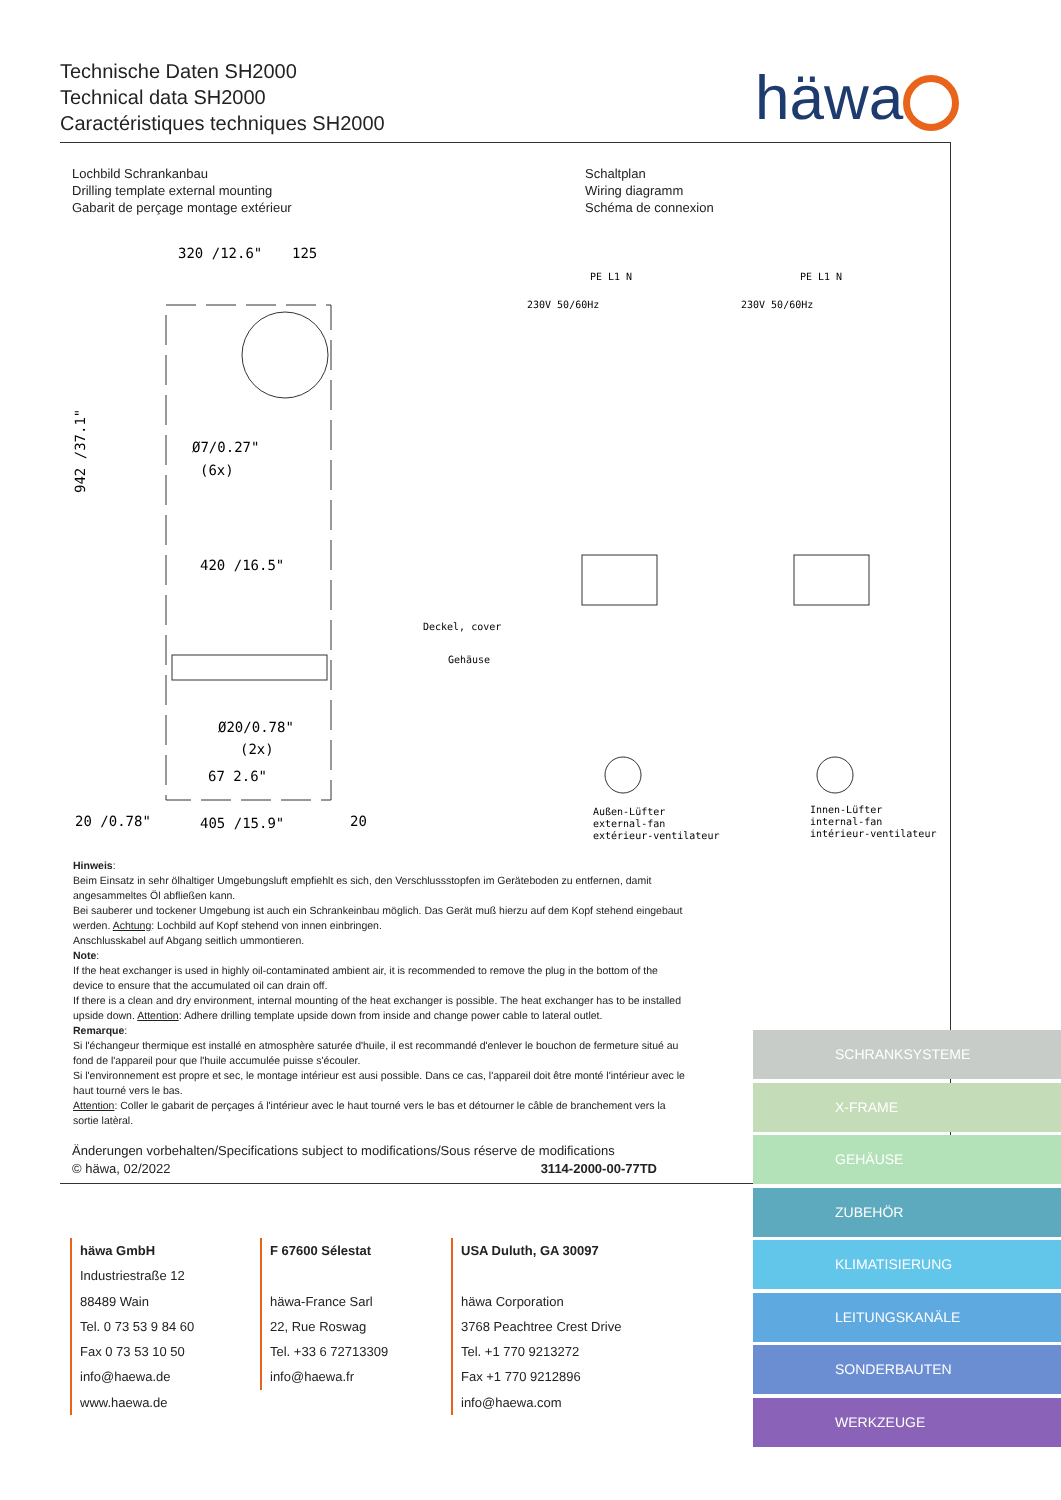Technische Daten SH2000
Technical data SH2000
Caractéristiques techniques SH2000
häwa
Lochbild Schrankanbau
Drilling template external mounting
Gabarit de perçage montage extérieur
Schaltplan
Wiring diagramm
Schéma de connexion
320 /12.6"
125
Ø7/0.27"
(6x)
420 /16.5"
Ø20/0.78"
(2x)
67 2.6"
20 /0.78"
405 /15.9"
20
942 /37.1"
PE L1 N
PE L1 N
230V 50/60Hz
230V 50/60Hz
Deckel, cover
Gehäuse
Außen-Lüfter
external-fan
extérieur-ventilateur
Innen-Lüfter
internal-fan
intérieur-ventilateur
Hinweis:
Beim Einsatz in sehr ölhaltiger Umgebungsluft empfiehlt es sich, den Verschlussstopfen im Geräteboden zu entfernen, damit angesammeltes Öl abfließen kann.
Bei sauberer und tockener Umgebung ist auch ein Schrankeinbau möglich. Das Gerät muß hierzu auf dem Kopf stehend eingebaut werden. Achtung: Lochbild auf Kopf stehend von innen einbringen.
Anschlusskabel auf Abgang seitlich ummontieren.
Note:
If the heat exchanger is used in highly oil-contaminated ambient air, it is recommended to remove the plug in the bottom of the device to ensure that the accumulated oil can drain off.
If there is a clean and dry environment, internal mounting of the heat exchanger is possible. The heat exchanger has to be installed upside down. Attention: Adhere drilling template upside down from inside and change power cable to lateral outlet.
Remarque:
Si l'échangeur thermique est installé en atmosphère saturée d'huile, il est recommandé d'enlever le bouchon de fermeture situé au fond de l'appareil pour que l'huile accumulée puisse s'écouler.
Si l'environnement est propre et sec, le montage intérieur est ausi possible. Dans ce cas, l'appareil doit être monté l'intérieur avec le haut tourné vers le bas.
Attention: Coller le gabarit de perçages á l'intérieur avec le haut tourné vers le bas et détourner le câble de branchement vers la sortie latèral.
Änderungen vorbehalten/Specifications subject to modifications/Sous réserve de modifications
© häwa, 02/2022 3114-2000-00-77TD
häwa GmbH
Industriestraße 12
88489 Wain
Tel. 0 73 53 9 84 60
Fax 0 73 53 10 50
info@haewa.de
www.haewa.de
F 67600 Sélestat
häwa-France Sarl
22, Rue Roswag
Tel. +33 6 72713309
info@haewa.fr
USA Duluth, GA 30097
häwa Corporation
3768 Peachtree Crest Drive
Tel. +1 770 9213272
Fax +1 770 9212896
info@haewa.com
SCHRANKSYSTEME
X-FRAME
GEHÄUSE
ZUBEHÖR
KLIMATISIERUNG
LEITUNGSKANÄLE
SONDERBAUTEN
WERKZEUGE